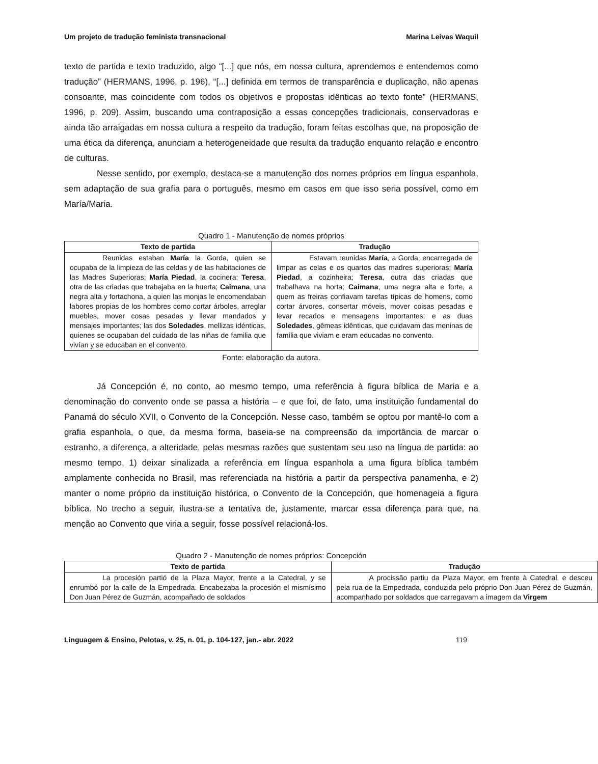Um projeto de tradução feminista transnacional Marina Leivas Waquil
texto de partida e texto traduzido, algo “[...] que nós, em nossa cultura, aprendemos e entendemos como tradução” (HERMANS, 1996, p. 196), “[...] definida em termos de transparência e duplicação, não apenas consoante, mas coincidente com todos os objetivos e propostas idênticas ao texto fonte” (HERMANS, 1996, p. 209). Assim, buscando uma contraposição a essas concepções tradicionais, conservadoras e ainda tão arraigadas em nossa cultura a respeito da tradução, foram feitas escolhas que, na proposição de uma ética da diferença, anunciam a heterogeneidade que resulta da tradução enquanto relação e encontro de culturas.
Nesse sentido, por exemplo, destaca-se a manutenção dos nomes próprios em língua espanhola, sem adaptação de sua grafia para o português, mesmo em casos em que isso seria possível, como em María/Maria.
Quadro 1 - Manutenção de nomes próprios
| Texto de partida | Tradução |
| --- | --- |
| Reunidas estaban María la Gorda, quien se ocupaba de la limpieza de las celdas y de las habitaciones de las Madres Superioras; María Piedad , la cocinera; Teresa , otra de las criadas que trabajaba en la huerta; Caimana , una negra alta y fortachona, a quien las monjas le encomendaban labores propias de los hombres como cortar árboles, arreglar muebles, mover cosas pesadas y llevar mandados y mensajes importantes; las dos Soledades , mellizas idénticas, quienes se ocupaban del cuidado de las niñas de familia que vivían y se educaban en el convento. | Estavam reunidas María , a Gorda, encarregada de limpar as celas e os quartos das madres superioras; María Piedad , a cozinheira; Teresa , outra das criadas que trabalhava na horta; Caimana , uma negra alta e forte, a quem as freiras confiavam tarefas típicas de homens, como cortar árvores, consertar móveis, mover coisas pesadas e levar recados e mensagens importantes; e as duas Soledades , gêmeas idênticas, que cuidavam das meninas de família que viviam e eram educadas no convento. |
Fonte: elaboração da autora.
Já Concepción é, no conto, ao mesmo tempo, uma referência à figura bíblica de Maria e a denominação do convento onde se passa a história – e que foi, de fato, uma instituição fundamental do Panamá do século XVII, o Convento de la Concepción. Nesse caso, também se optou por mantê-lo com a grafia espanhola, o que, da mesma forma, baseia-se na compreensão da importância de marcar o estranho, a diferença, a alteridade, pelas mesmas razões que sustentam seu uso na língua de partida: ao mesmo tempo, 1) deixar sinalizada a referência em língua espanhola a uma figura bíblica também amplamente conhecida no Brasil, mas referenciada na história a partir da perspectiva panamenha, e 2) manter o nome próprio da instituição histórica, o Convento de la Concepción, que homenageia a figura bíblica. No trecho a seguir, ilustra-se a tentativa de, justamente, marcar essa diferença para que, na menção ao Convento que viria a seguir, fosse possível relacioná-los.
Quadro 2 - Manutenção de nomes próprios: Concepción
| Texto de partida | Tradução |
| --- | --- |
| La procesión partió de la Plaza Mayor, frente a la Catedral, y se enrumbó por la calle de la Empedrada. Encabezaba la procesión el mismísimo Don Juan Pérez de Guzmán, acompañado de soldados | A procissão partiu da Plaza Mayor, em frente à Catedral, e desceu pela rua de la Empedrada, conduzida pelo próprio Don Juan Pérez de Guzmán, acompanhado por soldados que carregavam a imagem da Virgem |
Linguagem & Ensino, Pelotas, v. 25, n. 01, p. 104-127, jan.- abr. 2022 119